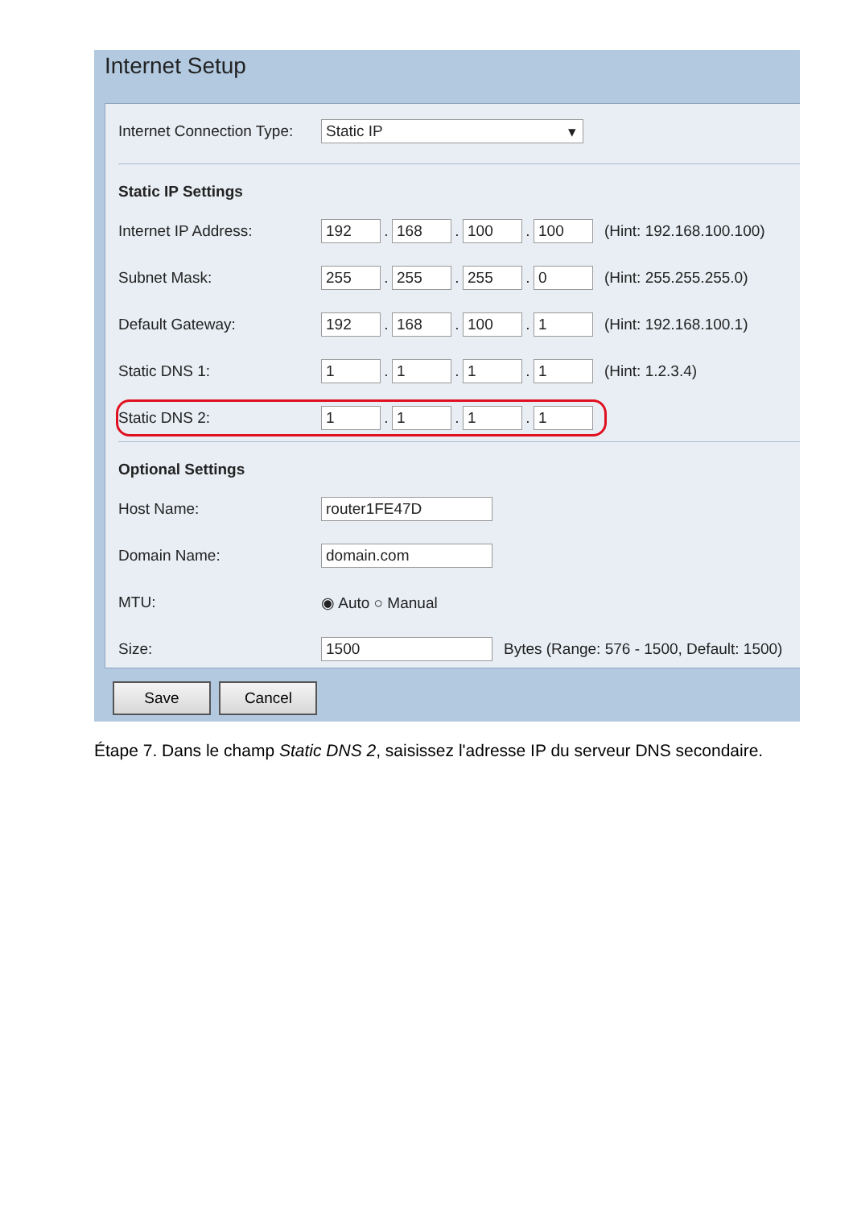Internet Setup
Internet Connection Type: Static IP ▾
Static IP Settings
Internet IP Address: 192. 168. 100. 100 (Hint: 192.168.100.100)
Subnet Mask: 255. 255. 255. 0 (Hint: 255.255.255.0)
Default Gateway: 192. 168. 100. 1 (Hint: 192.168.100.1)
Static DNS 1: 1. 1. 1. 1 (Hint: 1.2.3.4)
Static DNS 2: 1. 1. 1. 1
Optional Settings
Host Name: router1FE47D
Domain Name: domain.com
MTU: ◉ Auto ○ Manual
Size: 1500 Bytes (Range: 576 - 1500, Default: 1500)
Save Cancel
Étape 7. Dans le champ Static DNS 2, saisissez l'adresse IP du serveur DNS secondaire.